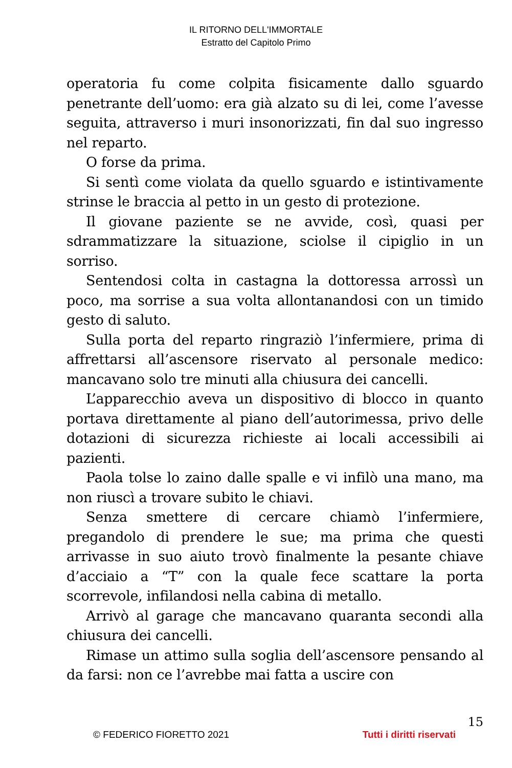IL RITORNO DELL'IMMORTALE
Estratto del Capitolo Primo
operatoria fu come colpita fisicamente dallo sguardo penetrante dell’uomo: era già alzato su di lei, come l’avesse seguita, attraverso i muri insonorizzati, fin dal suo ingresso nel reparto.
O forse da prima.
Si sentì come violata da quello sguardo e istintivamente strinse le braccia al petto in un gesto di protezione.
Il giovane paziente se ne avvide, così, quasi per sdrammatizzare la situazione, sciolse il cipiglio in un sorriso.
Sentendosi colta in castagna la dottoressa arrossì un poco, ma sorrise a sua volta allontanandosi con un timido gesto di saluto.
Sulla porta del reparto ringraziò l’infermiere, prima di affrettarsi all’ascensore riservato al personale medico: mancavano solo tre minuti alla chiusura dei cancelli.
L’apparecchio aveva un dispositivo di blocco in quanto portava direttamente al piano dell’autorimessa, privo delle dotazioni di sicurezza richieste ai locali accessibili ai pazienti.
Paola tolse lo zaino dalle spalle e vi infilò una mano, ma non riuscì a trovare subito le chiavi.
Senza smettere di cercare chiamò l’infermiere, pregandolo di prendere le sue; ma prima che questi arrivasse in suo aiuto trovò finalmente la pesante chiave d’acciaio a “T” con la quale fece scattare la porta scorrevole, infilandosi nella cabina di metallo.
Arrivò al garage che mancavano quaranta secondi alla chiusura dei cancelli.
Rimase un attimo sulla soglia dell’ascensore pensando al da farsi: non ce l’avrebbe mai fatta a uscire con
15
© FEDERICO FIORETTO 2021 Tutti i diritti riservati